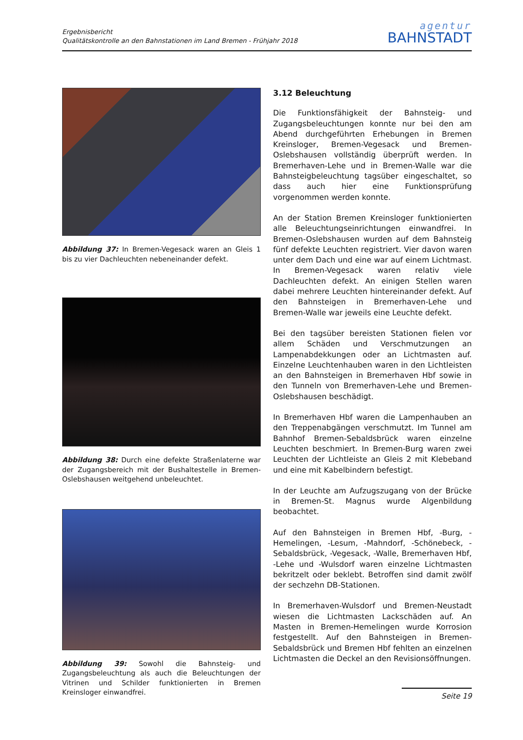Ergebnisbericht
Qualitätskontrolle an den Bahnstationen im Land Bremen - Frühjahr 2018
agentur
BAHNSTADT
Abbildung 37: In Bremen-Vegesack waren an Gleis 1 bis zu vier Dachleuchten nebeneinander defekt.
Abbildung 38: Durch eine defekte Straßenlaterne war der Zugangsbereich mit der Bushaltestelle in Bremen-Oslebshausen weitgehend unbeleuchtet.
Abbildung 39: Sowohl die Bahnsteig- und Zugangsbeleuchtung als auch die Beleuchtungen der Vitrinen und Schilder funktionierten in Bremen Kreinsloger einwandfrei.
3.12 Beleuchtung
Die Funktionsfähigkeit der Bahnsteig- und Zugangsbeleuchtungen konnte nur bei den am Abend durchgeführten Erhebungen in Bremen Kreinsloger, Bremen-Vegesack und Bremen-Oslebshausen vollständig überprüft werden. In Bremerhaven-Lehe und in Bremen-Walle war die Bahnsteigbeleuchtung tagsüber eingeschaltet, so dass auch hier eine Funktionsprüfung vorgenommen werden konnte.
An der Station Bremen Kreinsloger funktionierten alle Beleuchtungseinrichtungen einwandfrei. In Bremen-Oslebshausen wurden auf dem Bahnsteig fünf defekte Leuchten registriert. Vier davon waren unter dem Dach und eine war auf einem Lichtmast. In Bremen-Vegesack waren relativ viele Dachleuchten defekt. An einigen Stellen waren dabei mehrere Leuchten hintereinander defekt. Auf den Bahnsteigen in Bremerhaven-Lehe und Bremen-Walle war jeweils eine Leuchte defekt.
Bei den tagsüber bereisten Stationen fielen vor allem Schäden und Verschmutzungen an Lampenabdekkungen oder an Lichtmasten auf. Einzelne Leuchtenhauben waren in den Lichtleisten an den Bahnsteigen in Bremerhaven Hbf sowie in den Tunneln von Bremerhaven-Lehe und Bremen-Oslebshausen beschädigt.
In Bremerhaven Hbf waren die Lampenhauben an den Treppenabgängen verschmutzt. Im Tunnel am Bahnhof Bremen-Sebaldsbrück waren einzelne Leuchten beschmiert. In Bremen-Burg waren zwei Leuchten der Lichtleiste an Gleis 2 mit Klebeband und eine mit Kabelbindern befestigt.
In der Leuchte am Aufzugszugang von der Brücke in Bremen-St. Magnus wurde Algenbildung beobachtet.
Auf den Bahnsteigen in Bremen Hbf, -Burg, -Hemelingen, -Lesum, -Mahndorf, -Schönebeck, -Sebaldsbrück, -Vegesack, -Walle, Bremerhaven Hbf, -Lehe und -Wulsdorf waren einzelne Lichtmasten bekritzelt oder beklebt. Betroffen sind damit zwölf der sechzehn DB-Stationen.
In Bremerhaven-Wulsdorf und Bremen-Neustadt wiesen die Lichtmasten Lackschäden auf. An Masten in Bremen-Hemelingen wurde Korrosion festgestellt. Auf den Bahnsteigen in Bremen-Sebaldsbrück und Bremen Hbf fehlten an einzelnen Lichtmasten die Deckel an den Revisionsöffnungen.
Seite 19